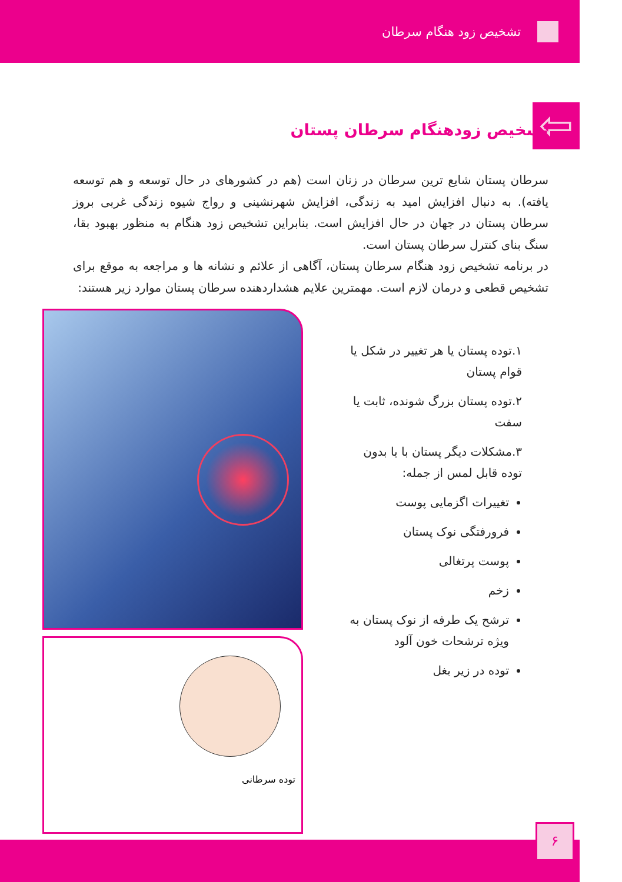تشخیص زود هنگام سرطان
⇦ تشخیص زودهنگام سرطان پستان
سرطان پستان شایع ترین سرطان در زنان است (هم در کشورهای در حال توسعه و هم توسعه یافته). به دنبال افزایش امید به زندگی، افزایش شهرنشینی و رواج شیوه زندگی غربی بروز سرطان پستان در جهان در حال افزایش است. بنابراین تشخیص زود هنگام به منظور بهبود بقا، سنگ بنای کنترل سرطان پستان است.
در برنامه تشخیص زود هنگام سرطان پستان، آگاهی از علائم و نشانه ها و مراجعه به موقع برای تشخیص قطعی و درمان لازم است. مهمترین علایم هشداردهنده سرطان پستان موارد زیر هستند:
۱.توده پستان یا هر تغییر در شکل یا قوام پستان
۲.توده پستان بزرگ شونده، ثابت یا سفت
۳.مشکلات دیگر پستان با یا بدون توده قابل لمس از جمله:
تغییرات اگزمایی پوست
فرورفتگی نوک پستان
پوست پرتغالی
زخم
ترشح یک طرفه از نوک پستان به ویژه ترشحات خون آلود
توده در زیر بغل
توده سرطانی
۶